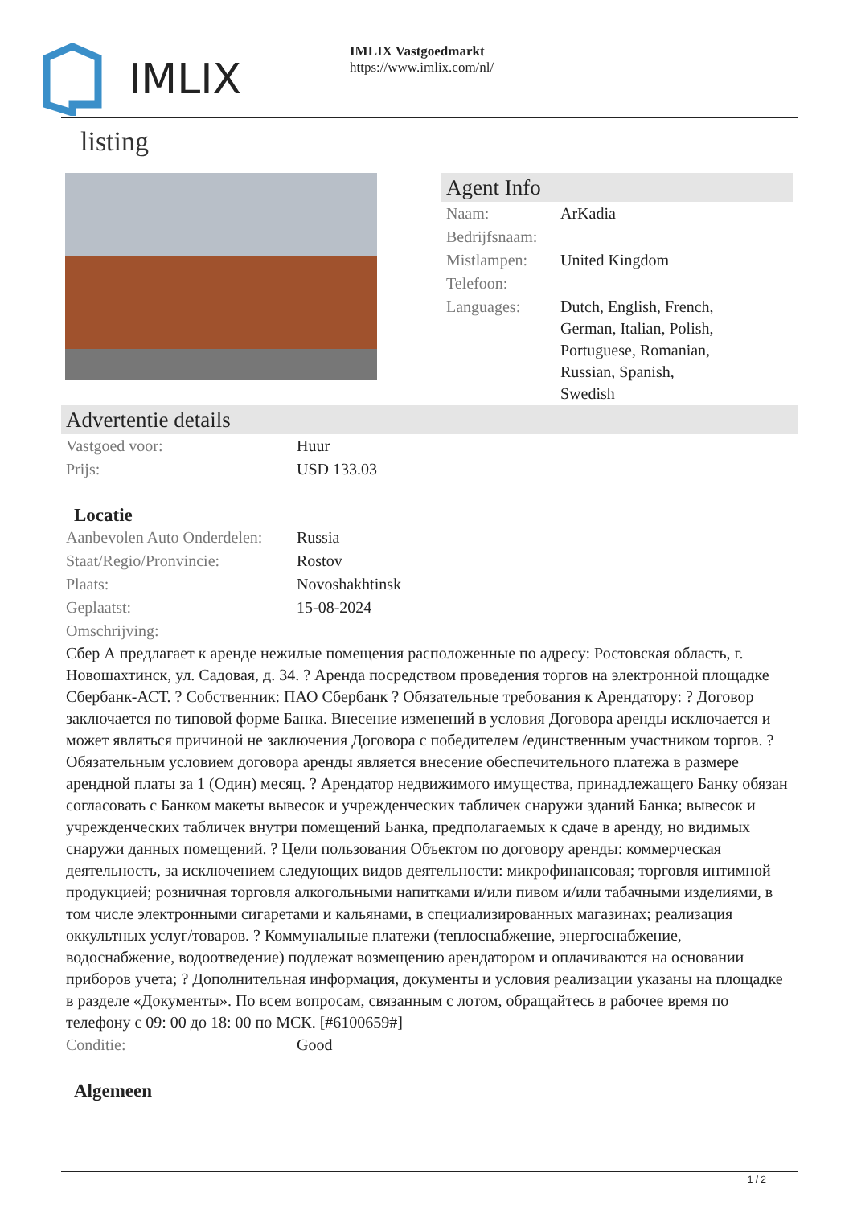IMLIX
IMLIX Vastgoedmarkt
https://www.imlix.com/nl/
listing
Agent Info
| Naam: | ArKadia |
| Bedrijfsnaam: | |
| Mistlampen: | United Kingdom |
| Telefoon: | |
| Languages: | Dutch, English, French, German, Italian, Polish, Portuguese, Romanian, Russian, Spanish, Swedish |
Advertentie details
| Vastgoed voor: | Huur |
| Prijs: | USD 133.03 |
Locatie
| Aanbevolen Auto Onderdelen: | Russia |
| Staat/Regio/Pronvincie: | Rostov |
| Plaats: | Novoshakhtinsk |
| Geplaatst: | 15-08-2024 |
| Omschrijving: | |
Сбер А предлагает к аренде нежилые помещения расположенные по адресу: Ростовская область, г. Новошахтинск, ул. Садовая, д. 34. ? Аренда посредством проведения торгов на электронной площадке Сбербанк-АСТ. ? Собственник: ПАО Сбербанк ? Обязательные требования к Арендатору: ? Договор заключается по типовой форме Банка. Внесение изменений в условия Договора аренды исключается и может являться причиной не заключения Договора с победителем /единственным участником торгов. ? Обязательным условием договора аренды является внесение обеспечительного платежа в размере арендной платы за 1 (Один) месяц. ? Арендатор недвижимого имущества, принадлежащего Банку обязан согласовать с Банком макеты вывесок и учрежденческих табличек снаружи зданий Банка; вывесок и учрежденческих табличек внутри помещений Банка, предполагаемых к сдаче в аренду, но видимых снаружи данных помещений. ? Цели пользования Объектом по договору аренды: коммерческая деятельность, за исключением следующих видов деятельности: микрофинансовая; торговля интимной продукцией; розничная торговля алкогольными напитками и/или пивом и/или табачными изделиями, в том числе электронными сигаретами и кальянами, в специализированных магазинах; реализация оккультных услуг/товаров. ? Коммунальные платежи (теплоснабжение, энергоснабжение, водоснабжение, водоотведение) подлежат возмещению арендатором и оплачиваются на основании приборов учета; ? Дополнительная информация, документы и условия реализации указаны на площадке в разделе «Документы». По всем вопросам, связанным с лотом, обращайтесь в рабочее время по телефону с 09: 00 до 18: 00 по МСК. [#6100659#]
| Conditie: | Good |
Algemeen
1 / 2